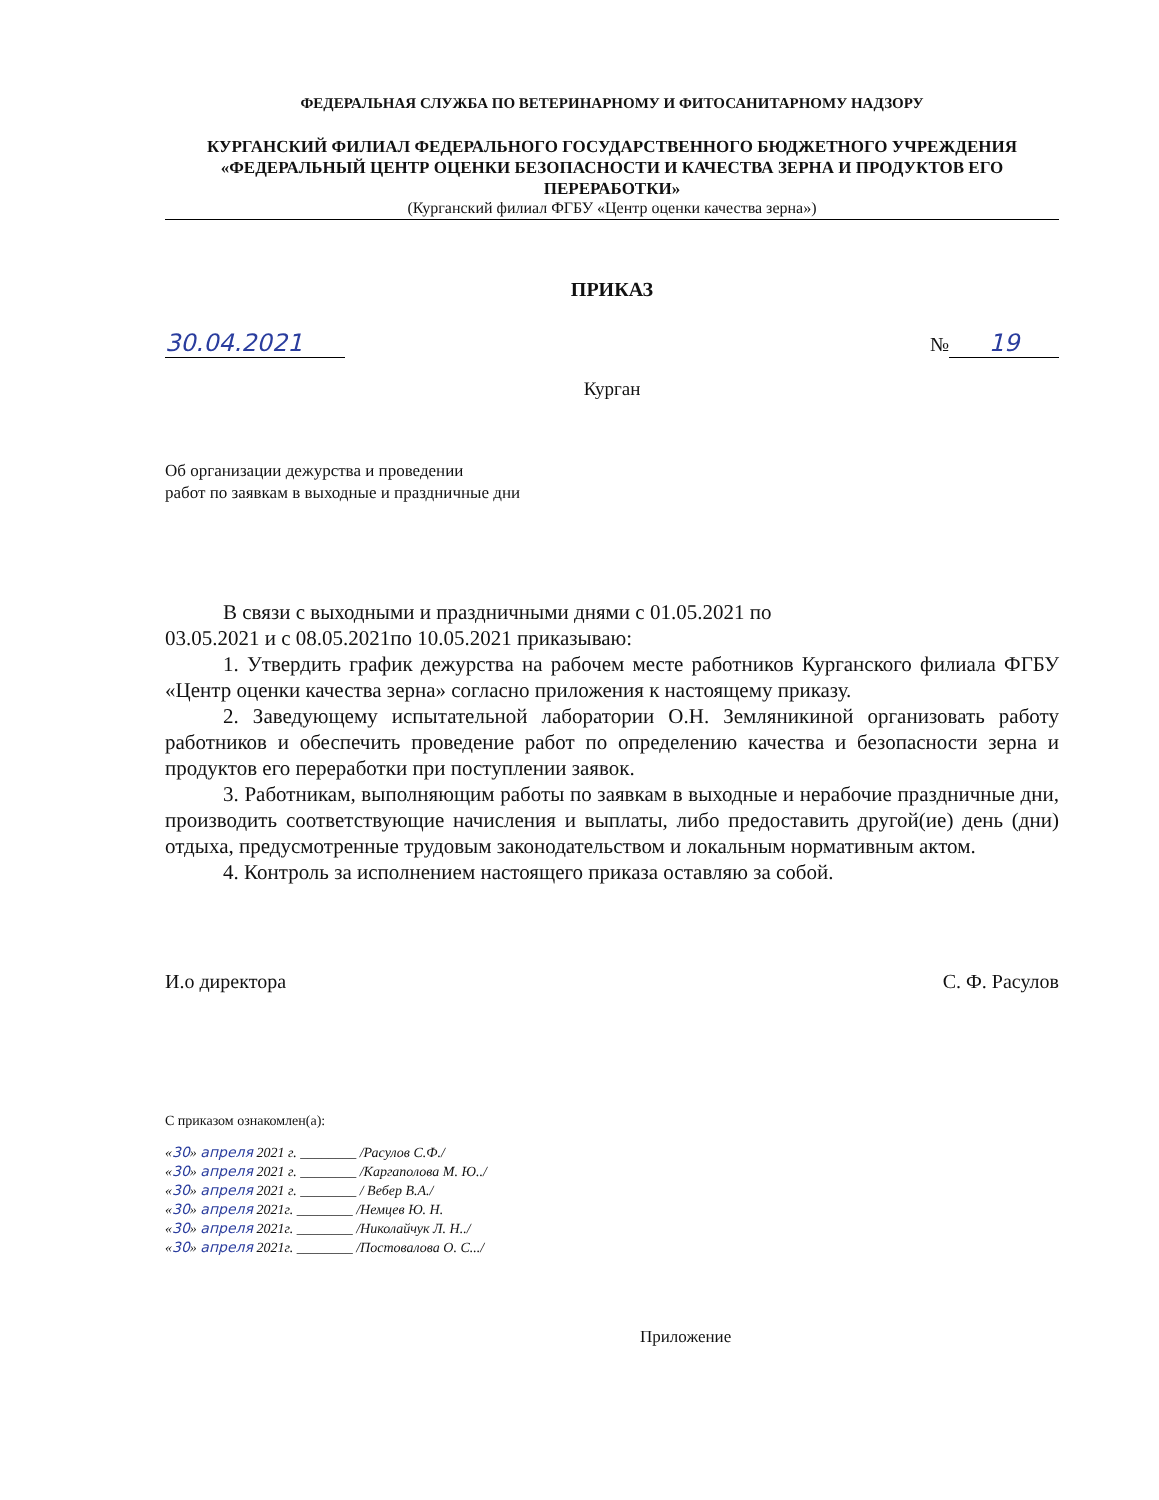ФЕДЕРАЛЬНАЯ СЛУЖБА ПО ВЕТЕРИНАРНОМУ И ФИТОСАНИТАРНОМУ НАДЗОРУ
КУРГАНСКИЙ ФИЛИАЛ ФЕДЕРАЛЬНОГО ГОСУДАРСТВЕННОГО БЮДЖЕТНОГО УЧРЕЖДЕНИЯ «ФЕДЕРАЛЬНЫЙ ЦЕНТР ОЦЕНКИ БЕЗОПАСНОСТИ И КАЧЕСТВА ЗЕРНА И ПРОДУКТОВ ЕГО ПЕРЕРАБОТКИ»
(Курганский филиал ФГБУ «Центр оценки качества зерна»)
ПРИКАЗ
30.04.2021 № 19
Курган
Об организации дежурства и проведении
работ по заявкам в выходные и праздничные дни
В связи с выходными и праздничными днями с 01.05.2021 по
03.05.2021 и с 08.05.2021по 10.05.2021 приказываю:
1. Утвердить график дежурства на рабочем месте работников Курганского филиала ФГБУ «Центр оценки качества зерна» согласно приложения к настоящему приказу.
2. Заведующему испытательной лаборатории О.Н. Земляникиной организовать работу работников и обеспечить проведение работ по определению качества и безопасности зерна и продуктов его переработки при поступлении заявок.
3. Работникам, выполняющим работы по заявкам в выходные и нерабочие праздничные дни, производить соответствующие начисления и выплаты, либо предоставить другой(ие) день (дни) отдыха, предусмотренные трудовым законодательством и локальным нормативным актом.
4. Контроль за исполнением настоящего приказа оставляю за собой.
И.о директора С. Ф. Расулов
С приказом ознакомлен(а):
«30» апреля 2021 г. ________ /Расулов С.Ф./
«30» апреля 2021 г. ________ /Каргаполова М. Ю../
«30» апреля 2021 г. ________ / Вебер В.А./
«30» апреля 2021г. ________ /Немцев Ю. Н.
«30» апреля 2021г. ________ /Николайчук Л. Н../
«30» апреля 2021г. ________ /Постовалова О. С.../
Приложение